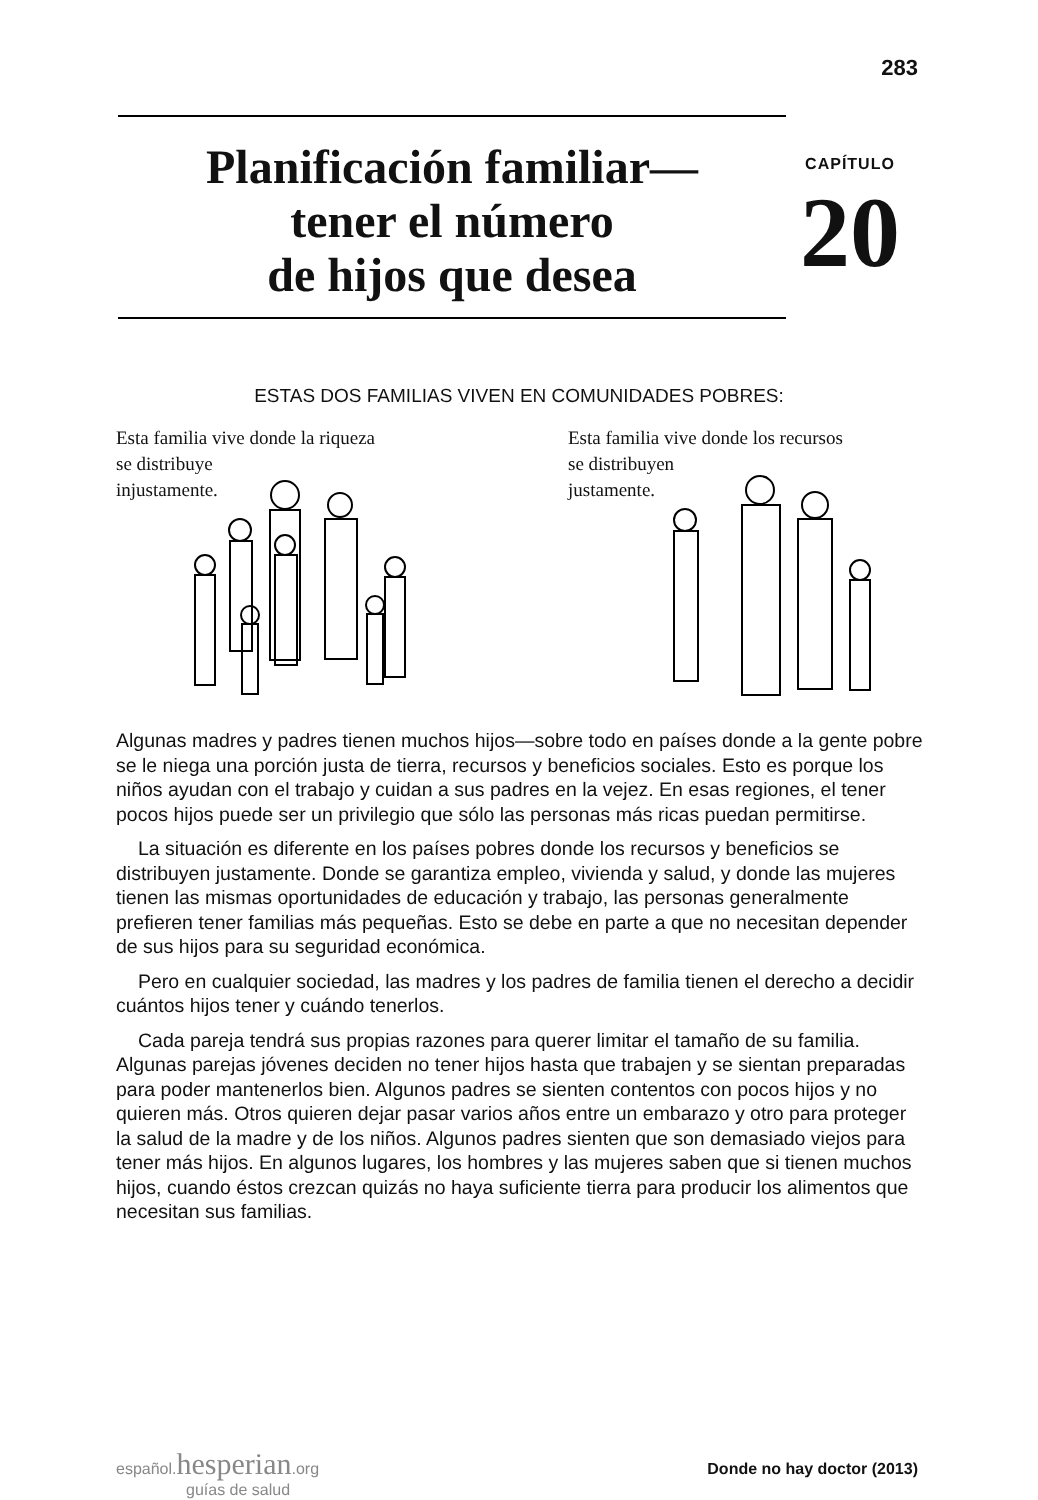283
Planificación familiar—
tener el número
de hijos que desea
CAPÍTULO
20
ESTAS DOS FAMILIAS VIVEN EN COMUNIDADES POBRES:
Esta familia vive donde la riqueza
se distribuye
injustamente.
Esta familia vive donde los recursos
se distribuyen
justamente.
Algunas madres y padres tienen muchos hijos—sobre todo en países donde a la gente pobre se le niega una porción justa de tierra, recursos y beneficios sociales. Esto es porque los niños ayudan con el trabajo y cuidan a sus padres en la vejez. En esas regiones, el tener pocos hijos puede ser un privilegio que sólo las personas más ricas puedan permitirse.
La situación es diferente en los países pobres donde los recursos y beneficios se distribuyen justamente. Donde se garantiza empleo, vivienda y salud, y donde las mujeres tienen las mismas oportunidades de educación y trabajo, las personas generalmente prefieren tener familias más pequeñas. Esto se debe en parte a que no necesitan depender de sus hijos para su seguridad económica.
Pero en cualquier sociedad, las madres y los padres de familia tienen el derecho a decidir cuántos hijos tener y cuándo tenerlos.
Cada pareja tendrá sus propias razones para querer limitar el tamaño de su familia. Algunas parejas jóvenes deciden no tener hijos hasta que trabajen y se sientan preparadas para poder mantenerlos bien. Algunos padres se sienten contentos con pocos hijos y no quieren más. Otros quieren dejar pasar varios años entre un embarazo y otro para proteger la salud de la madre y de los niños. Algunos padres sienten que son demasiado viejos para tener más hijos. En algunos lugares, los hombres y las mujeres saben que si tienen muchos hijos, cuando éstos crezcan quizás no haya suficiente tierra para producir los alimentos que necesitan sus familias.
español.hesperian.org
guías de salud
Donde no hay doctor (2013)